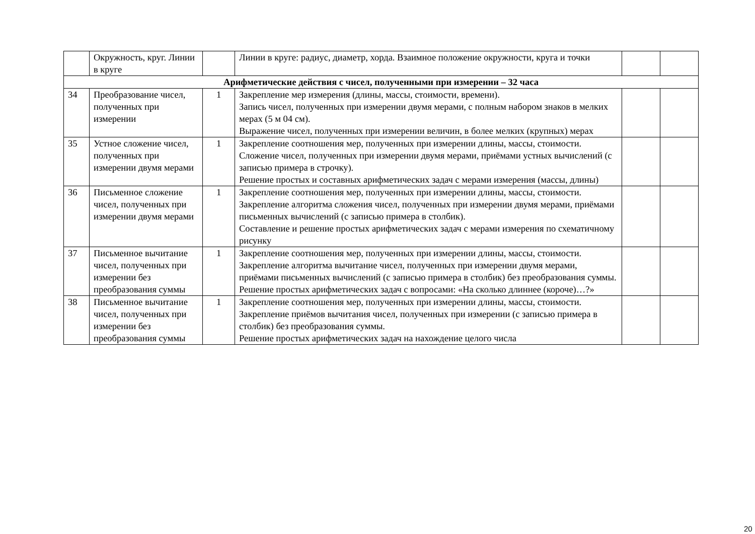| | Окружность, круг. Линии в круге | | Линии в круге: радиус, диаметр, хорда. Взаимное положение окружности, круга и точки | | |
| Арифметические действия с чисел, полученными при измерении – 32 часа | | | | | |
| 34 | Преобразование чисел, полученных при измерении | 1 | Закрепление мер измерения (длины, массы, стоимости, времени). Запись чисел, полученных при измерении двумя мерами, с полным набором знаков в мелких мерах (5 м 04 см). Выражение чисел, полученных при измерении величин, в более мелких (крупных) мерах | | |
| 35 | Устное сложение чисел, полученных при измерении двумя мерами | 1 | Закрепление соотношения мер, полученных при измерении длины, массы, стоимости. Сложение чисел, полученных при измерении двумя мерами, приёмами устных вычислений (с записью примера в строчку). Решение простых и составных арифметических задач с мерами измерения (массы, длины) | | |
| 36 | Письменное сложение чисел, полученных при измерении двумя мерами | 1 | Закрепление соотношения мер, полученных при измерении длины, массы, стоимости. Закрепление алгоритма сложения чисел, полученных при измерении двумя мерами, приёмами письменных вычислений (с записью примера в столбик). Составление и решение простых арифметических задач с мерами измерения по схематичному рисунку | | |
| 37 | Письменное вычитание чисел, полученных при измерении без преобразования суммы | 1 | Закрепление соотношения мер, полученных при измерении длины, массы, стоимости. Закрепление алгоритма вычитание чисел, полученных при измерении двумя мерами, приёмами письменных вычислений (с записью примера в столбик) без преобразования суммы. Решение простых арифметических задач с вопросами: «На сколько длиннее (короче)…?» | | |
| 38 | Письменное вычитание чисел, полученных при измерении без преобразования суммы | 1 | Закрепление соотношения мер, полученных при измерении длины, массы, стоимости. Закрепление приёмов вычитания чисел, полученных при измерении (с записью примера в столбик) без преобразования суммы. Решение простых арифметических задач на нахождение целого числа | | |
20